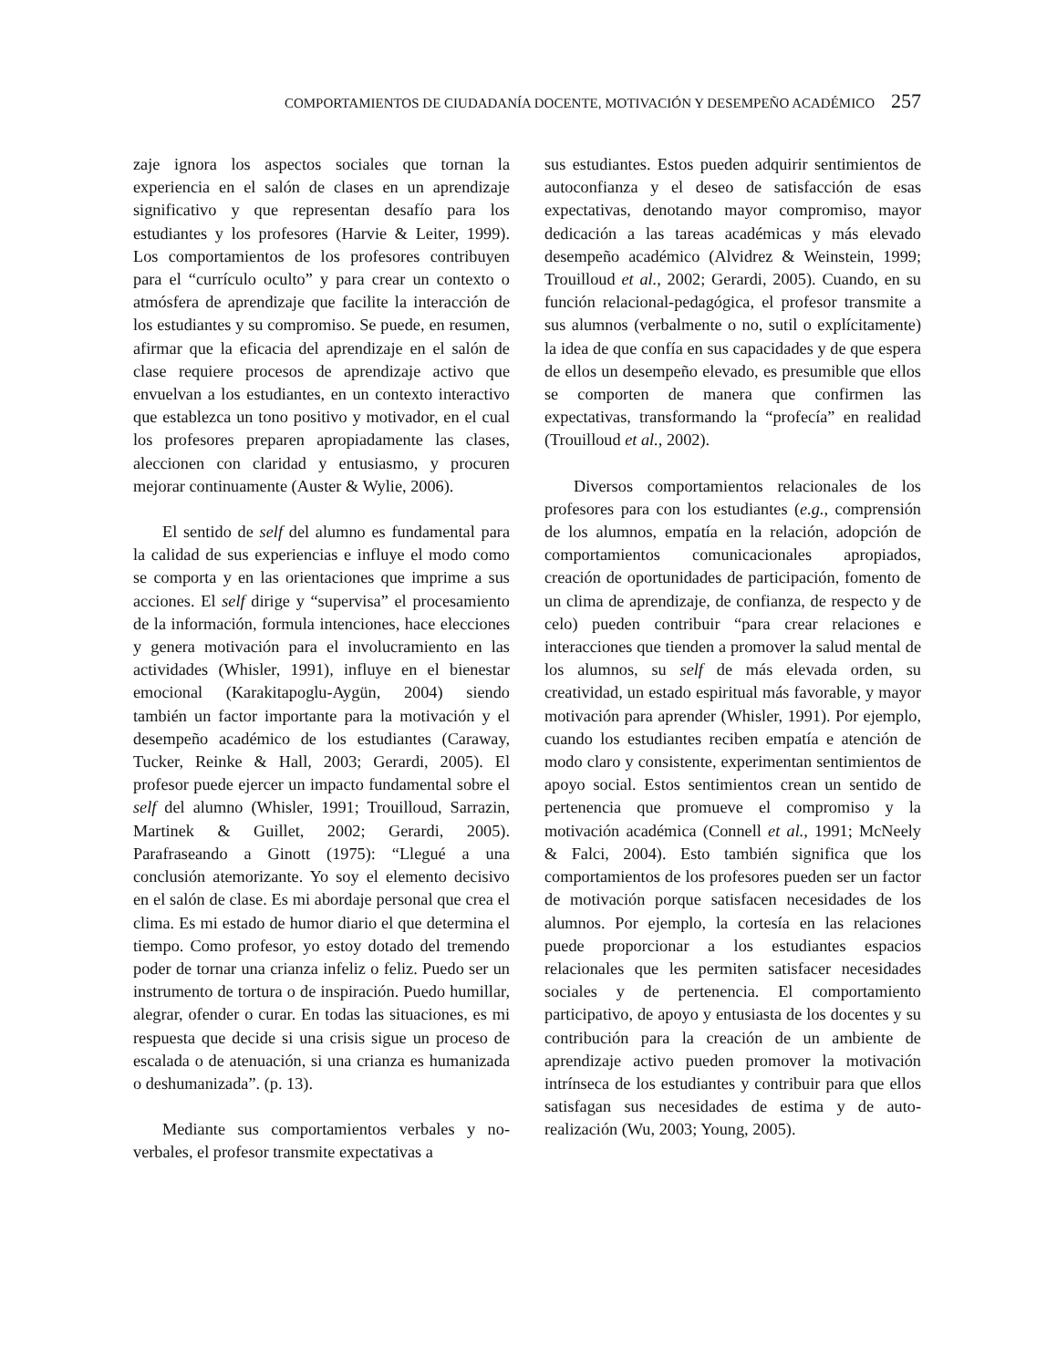COMPORTAMIENTOS DE CIUDADANÍA DOCENTE, MOTIVACIÓN Y DESEMPEÑO ACADÉMICO 257
zaje ignora los aspectos sociales que tornan la experiencia en el salón de clases en un aprendizaje significativo y que representan desafío para los estudiantes y los profesores (Harvie & Leiter, 1999). Los comportamientos de los profesores contribuyen para el “currículo oculto” y para crear un contexto o atmósfera de aprendizaje que facilite la interacción de los estudiantes y su compromiso. Se puede, en resumen, afirmar que la eficacia del aprendizaje en el salón de clase requiere procesos de aprendizaje activo que envuelvan a los estudiantes, en un contexto interactivo que establezca un tono positivo y motivador, en el cual los profesores preparen apropiadamente las clases, aleccionen con claridad y entusiasmo, y procuren mejorar continuamente (Auster & Wylie, 2006).
El sentido de self del alumno es fundamental para la calidad de sus experiencias e influye el modo como se comporta y en las orientaciones que imprime a sus acciones. El self dirige y “supervisa” el procesamiento de la información, formula intenciones, hace elecciones y genera motivación para el involucramiento en las actividades (Whisler, 1991), influye en el bienestar emocional (Karakitapoglu-Aygün, 2004) siendo también un factor importante para la motivación y el desempeño académico de los estudiantes (Caraway, Tucker, Reinke & Hall, 2003; Gerardi, 2005). El profesor puede ejercer un impacto fundamental sobre el self del alumno (Whisler, 1991; Trouilloud, Sarrazin, Martinek & Guillet, 2002; Gerardi, 2005). Parafraseando a Ginott (1975): “Llegué a una conclusión atemorizante. Yo soy el elemento decisivo en el salón de clase. Es mi abordaje personal que crea el clima. Es mi estado de humor diario el que determina el tiempo. Como profesor, yo estoy dotado del tremendo poder de tornar una crianza infeliz o feliz. Puedo ser un instrumento de tortura o de inspiración. Puedo humillar, alegrar, ofender o curar. En todas las situaciones, es mi respuesta que decide si una crisis sigue un proceso de escalada o de atenuación, si una crianza es humanizada o deshumanizada”. (p. 13).
Mediante sus comportamientos verbales y no-verbales, el profesor transmite expectativas a
sus estudiantes. Estos pueden adquirir sentimientos de autoconfianza y el deseo de satisfacción de esas expectativas, denotando mayor compromiso, mayor dedicación a las tareas académicas y más elevado desempeño académico (Alvidrez & Weinstein, 1999; Trouilloud et al., 2002; Gerardi, 2005). Cuando, en su función relacional-pedagógica, el profesor transmite a sus alumnos (verbalmente o no, sutil o explícitamente) la idea de que confía en sus capacidades y de que espera de ellos un desempeño elevado, es presumible que ellos se comporten de manera que confirmen las expectativas, transformando la “profecía” en realidad (Trouilloud et al., 2002).
Diversos comportamientos relacionales de los profesores para con los estudiantes (e.g., comprensión de los alumnos, empatía en la relación, adopción de comportamientos comunicacionales apropiados, creación de oportunidades de participación, fomento de un clima de aprendizaje, de confianza, de respecto y de celo) pueden contribuir “para crear relaciones e interacciones que tienden a promover la salud mental de los alumnos, su self de más elevada orden, su creatividad, un estado espiritual más favorable, y mayor motivación para aprender (Whisler, 1991). Por ejemplo, cuando los estudiantes reciben empatía e atención de modo claro y consistente, experimentan sentimientos de apoyo social. Estos sentimientos crean un sentido de pertenencia que promueve el compromiso y la motivación académica (Connell et al., 1991; McNeely & Falci, 2004). Esto también significa que los comportamientos de los profesores pueden ser un factor de motivación porque satisfacen necesidades de los alumnos. Por ejemplo, la cortesía en las relaciones puede proporcionar a los estudiantes espacios relacionales que les permiten satisfacer necesidades sociales y de pertenencia. El comportamiento participativo, de apoyo y entusiasta de los docentes y su contribución para la creación de un ambiente de aprendizaje activo pueden promover la motivación intrínseca de los estudiantes y contribuir para que ellos satisfagan sus necesidades de estima y de auto-realización (Wu, 2003; Young, 2005).